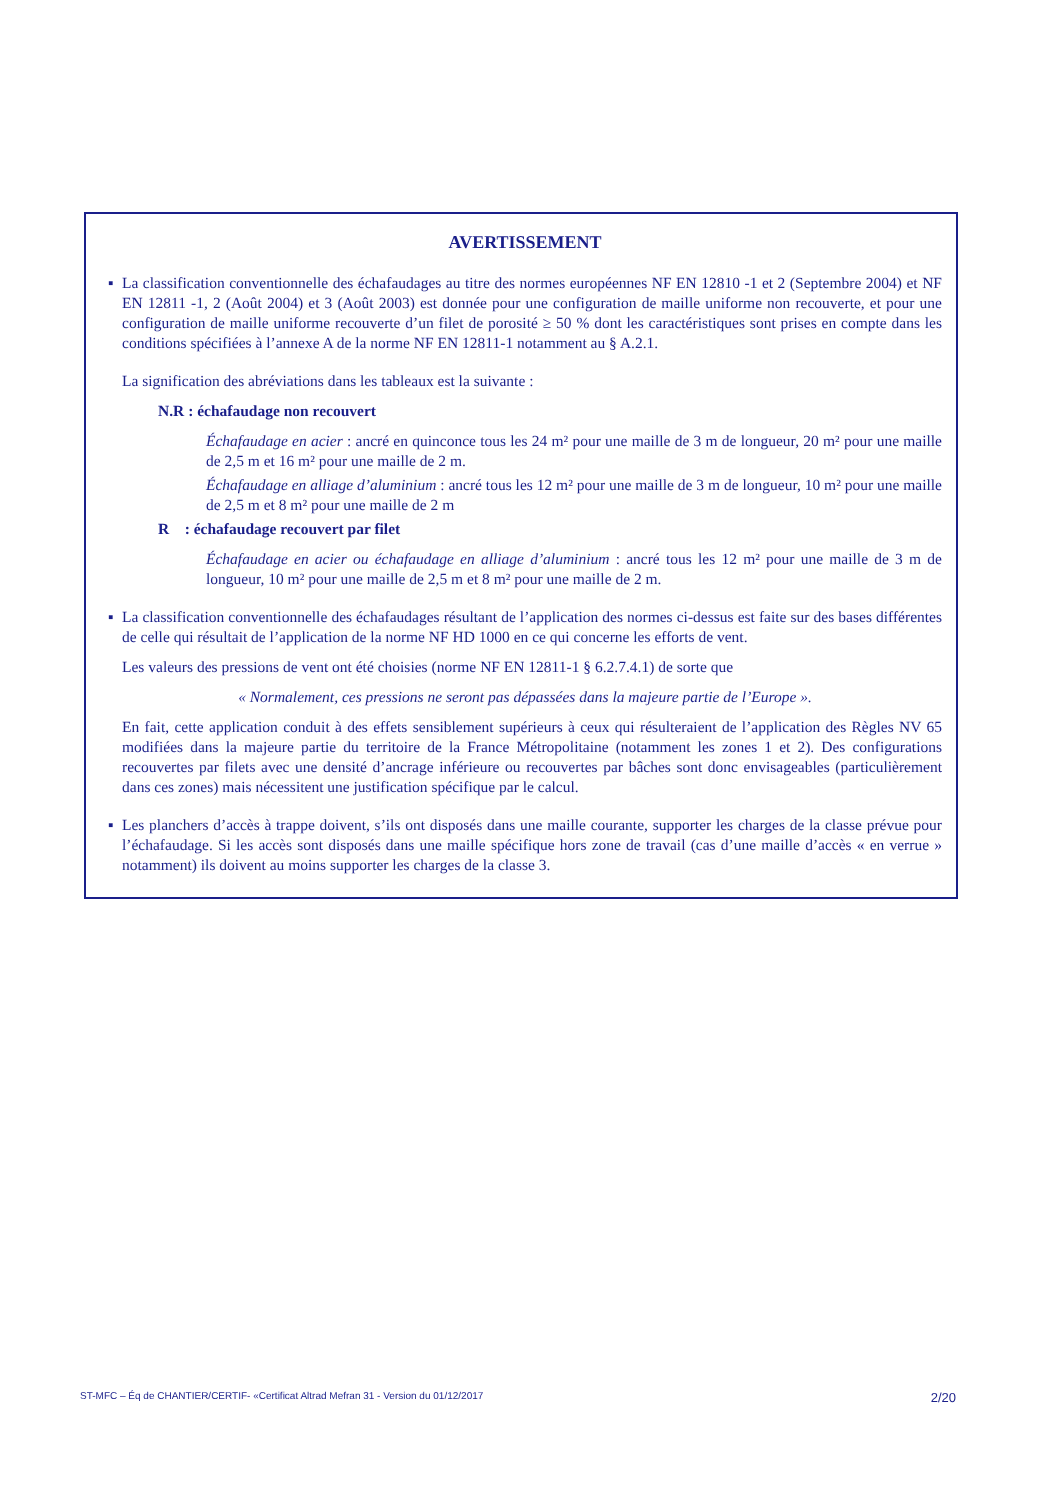AVERTISSEMENT
▪ La classification conventionnelle des échafaudages au titre des normes européennes NF EN 12810 -1 et 2 (Septembre 2004) et NF EN 12811 -1, 2 (Août 2004) et 3 (Août 2003) est donnée pour une configuration de maille uniforme non recouverte, et pour une configuration de maille uniforme recouverte d’un filet de porosité ≥ 50 % dont les caractéristiques sont prises en compte dans les conditions spécifiées à l’annexe A de la norme NF EN 12811-1 notamment au § A.2.1.
La signification des abréviations dans les tableaux est la suivante :
N.R : échafaudage non recouvert
Échafaudage en acier : ancré en quinconce tous les 24 m² pour une maille de 3 m de longueur, 20 m² pour une maille de 2,5 m et 16 m² pour une maille de 2 m.
Échafaudage en alliage d’aluminium : ancré tous les 12 m² pour une maille de 3 m de longueur, 10 m² pour une maille de 2,5 m et 8 m² pour une maille de 2 m
R : échafaudage recouvert par filet
Échafaudage en acier ou échafaudage en alliage d’aluminium : ancré tous les 12 m² pour une maille de 3 m de longueur, 10 m² pour une maille de 2,5 m et 8 m² pour une maille de 2 m.
▪ La classification conventionnelle des échafaudages résultant de l’application des normes ci-dessus est faite sur des bases différentes de celle qui résultait de l’application de la norme NF HD 1000 en ce qui concerne les efforts de vent.
Les valeurs des pressions de vent ont été choisies (norme NF EN 12811-1 § 6.2.7.4.1) de sorte que
« Normalement, ces pressions ne seront pas dépassées dans la majeure partie de l’Europe ».
En fait, cette application conduit à des effets sensiblement supérieurs à ceux qui résulteraient de l’application des Règles NV 65 modifiées dans la majeure partie du territoire de la France Métropolitaine (notamment les zones 1 et 2). Des configurations recouvertes par filets avec une densité d’ancrage inférieure ou recouvertes par bâches sont donc envisageables (particulièrement dans ces zones) mais nécessitent une justification spécifique par le calcul.
▪ Les planchers d’accès à trappe doivent, s’ils ont disposés dans une maille courante, supporter les charges de la classe prévue pour l’échafaudage. Si les accès sont disposés dans une maille spécifique hors zone de travail (cas d’une maille d’accès « en verrue » notamment) ils doivent au moins supporter les charges de la classe 3.
ST-MFC – Éq de CHANTIER/CERTIF- «Certificat Altrad Mefran 31 - Version du 01/12/2017 2/20